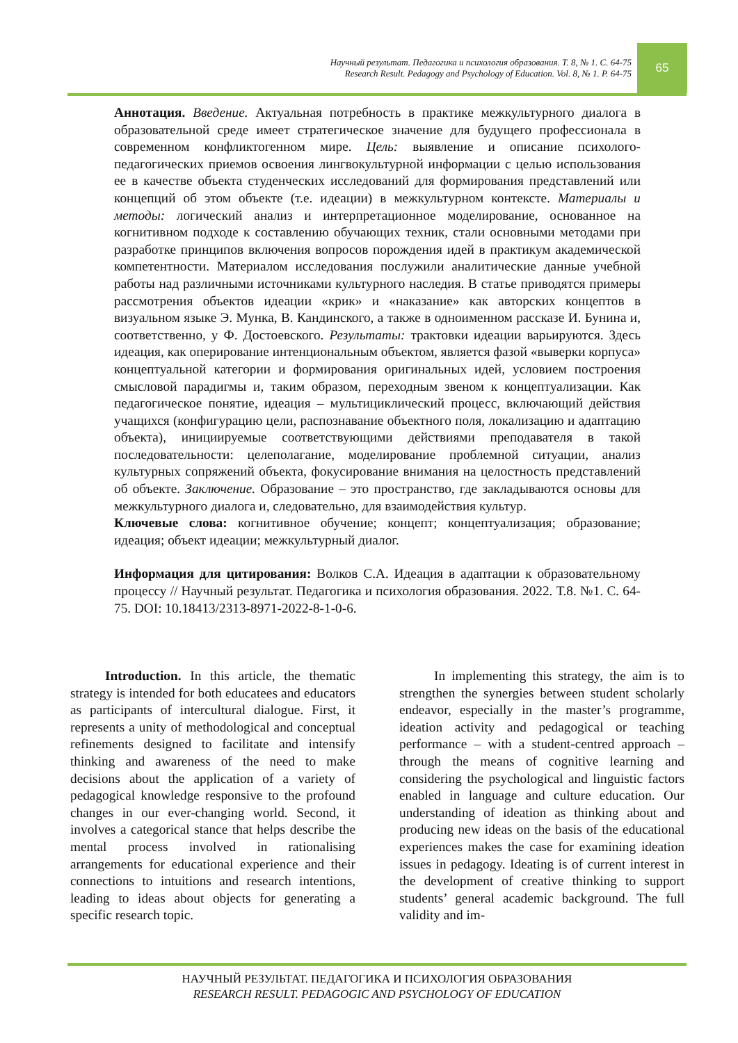Научный результат. Педагогика и психология образования. Т. 8, № 1. С. 64-75
Research Result. Pedagogy and Psychology of Education. Vol. 8, № 1. P. 64-75
65
Аннотация. Введение. Актуальная потребность в практике межкультурного диалога в образовательной среде имеет стратегическое значение для будущего профессионала в современном конфликтогенном мире. Цель: выявление и описание психолого-педагогических приемов освоения лингвокультурной информации с целью использования ее в качестве объекта студенческих исследований для формирования представлений или концепций об этом объекте (т.е. идеации) в межкультурном контексте. Материалы и методы: логический анализ и интерпретационное моделирование, основанное на когнитивном подходе к составлению обучающих техник, стали основными методами при разработке принципов включения вопросов порождения идей в практикум академической компетентности. Материалом исследования послужили аналитические данные учебной работы над различными источниками культурного наследия. В статье приводятся примеры рассмотрения объектов идеации «крик» и «наказание» как авторских концептов в визуальном языке Э. Мунка, В. Кандинского, а также в одноименном рассказе И. Бунина и, соответственно, у Ф. Достоевского. Результаты: трактовки идеации варьируются. Здесь идеация, как оперирование интенциональным объектом, является фазой «выверки корпуса» концептуальной категории и формирования оригинальных идей, условием построения смысловой парадигмы и, таким образом, переходным звеном к концептуализации. Как педагогическое понятие, идеация – мультициклический процесс, включающий действия учащихся (конфигурацию цели, распознавание объектного поля, локализацию и адаптацию объекта), инициируемые соответствующими действиями преподавателя в такой последовательности: целеполагание, моделирование проблемной ситуации, анализ культурных сопряжений объекта, фокусирование внимания на целостность представлений об объекте. Заключение. Образование – это пространство, где закладываются основы для межкультурного диалога и, следовательно, для взаимодействия культур.
Ключевые слова: когнитивное обучение; концепт; концептуализация; образование; идеация; объект идеации; межкультурный диалог.
Информация для цитирования: Волков С.А. Идеация в адаптации к образовательному процессу // Научный результат. Педагогика и психология образования. 2022. Т.8. №1. С. 64-75. DOI: 10.18413/2313-8971-2022-8-1-0-6.
Introduction. In this article, the thematic strategy is intended for both educatees and educators as participants of intercultural dialogue. First, it represents a unity of methodological and conceptual refinements designed to facilitate and intensify thinking and awareness of the need to make decisions about the application of a variety of pedagogical knowledge responsive to the profound changes in our ever-changing world. Second, it involves a categorical stance that helps describe the mental process involved in rationalising arrangements for educational experience and their connections to intuitions and research intentions, leading to ideas about objects for generating a specific research topic.
In implementing this strategy, the aim is to strengthen the synergies between student scholarly endeavor, especially in the master’s programme, ideation activity and pedagogical or teaching performance – with a student-centred approach – through the means of cognitive learning and considering the psychological and linguistic factors enabled in language and culture education. Our understanding of ideation as thinking about and producing new ideas on the basis of the educational experiences makes the case for examining ideation issues in pedagogy. Ideating is of current interest in the development of creative thinking to support students’ general academic background. The full validity and im-
НАУЧНЫЙ РЕЗУЛЬТАТ. ПЕДАГОГИКА И ПСИХОЛОГИЯ ОБРАЗОВАНИЯ
RESEARCH RESULT. PEDAGOGIC AND PSYCHOLOGY OF EDUCATION